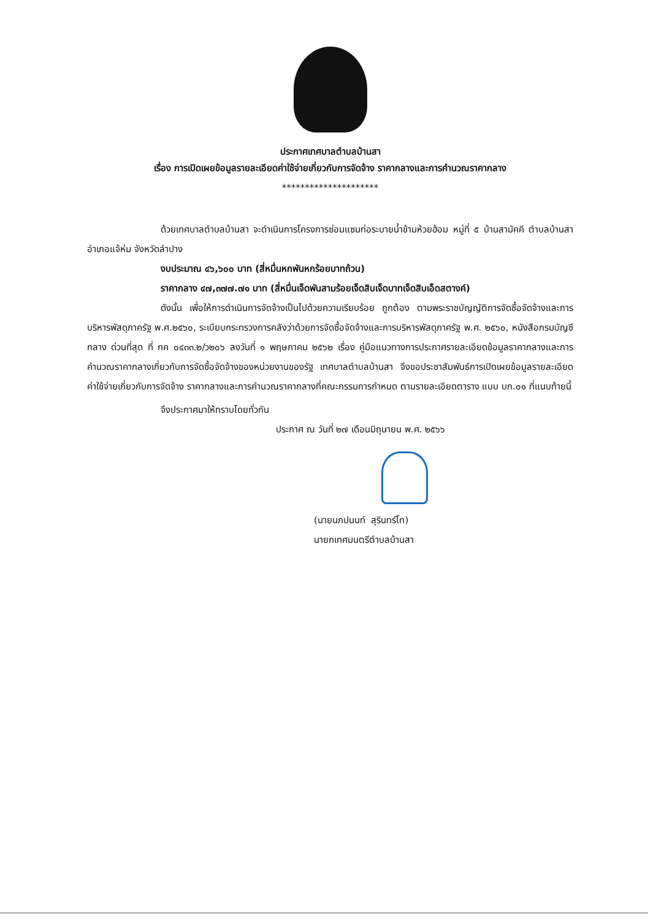ประกาศเทศบาลตำบลบ้านสา
เรื่อง การเปิดเผยข้อมูลรายละเอียดค่าใช้จ่ายเกี่ยวกับการจัดจ้าง ราคากลางและการคำนวณราคากลาง
*********************
ด้วยเทศบาลตำบลบ้านสา จะดำเนินการโครงการซ่อมแซมท่อระบายน้ำข้ามห้วยฮ้อม หมู่ที่ ๕ บ้านสามัคคี ตำบลบ้านสา อำเภอแจ้ห่ม จังหวัดลำปาง
งบประมาณ ๔๖,๖๐๐ บาท (สี่หมื่นหกพันหกร้อยบาทถ้วน)
ราคากลาง ๔๗,๓๗๗.๗๑ บาท (สี่หมื่นเจ็ดพันสามร้อยเจ็ดสิบเจ็ดบาทเจ็ดสิบเอ็ดสตางค์)
ดังนั้น เพื่อให้การดำเนินการจัดจ้างเป็นไปด้วยความเรียบร้อย ถูกต้อง ตามพระราชบัญญัติการจัดซื้อจัดจ้างและการบริหารพัสดุภาครัฐ พ.ศ.๒๕๖๐, ระเบียบกระทรวงการคลังว่าด้วยการจัดซื้อจัดจ้างและการบริหารพัสดุภาครัฐ พ.ศ. ๒๕๖๐, หนังสือกรมบัญชีกลาง ด่วนที่สุด ที่ กค ๐๔๓๓.๒/ว๒๐๖ ลงวันที่ ๑ พฤษภาคม ๒๕๖๒ เรื่อง คู่มือแนวทางการประกาศรายละเอียดข้อมูลราคากลางและการคำนวณราคากลางเกี่ยวกับการจัดซื้อจัดจ้างของหน่วยงานของรัฐ เทศบาลตำบลบ้านสา จึงขอประชาสัมพันธ์การเปิดเผยข้อมูลรายละเอียดค่าใช้จ่ายเกี่ยวกับการจัดจ้าง ราคากลางและการคำนวณราคากลางที่คณะกรรมการกำหนด ตามรายละเอียดตาราง แบบ บก.๐๑ ที่แนบท้ายนี้
จึงประกาศมาให้ทราบโดยทั่วกัน
ประกาศ ณ วันที่ ๒๗ เดือนมิถุนายน พ.ศ. ๒๕๖๖
(นายนภปนนท์ สุรินทร์โท)
นายกเทศมนตรีตำบลบ้านสา